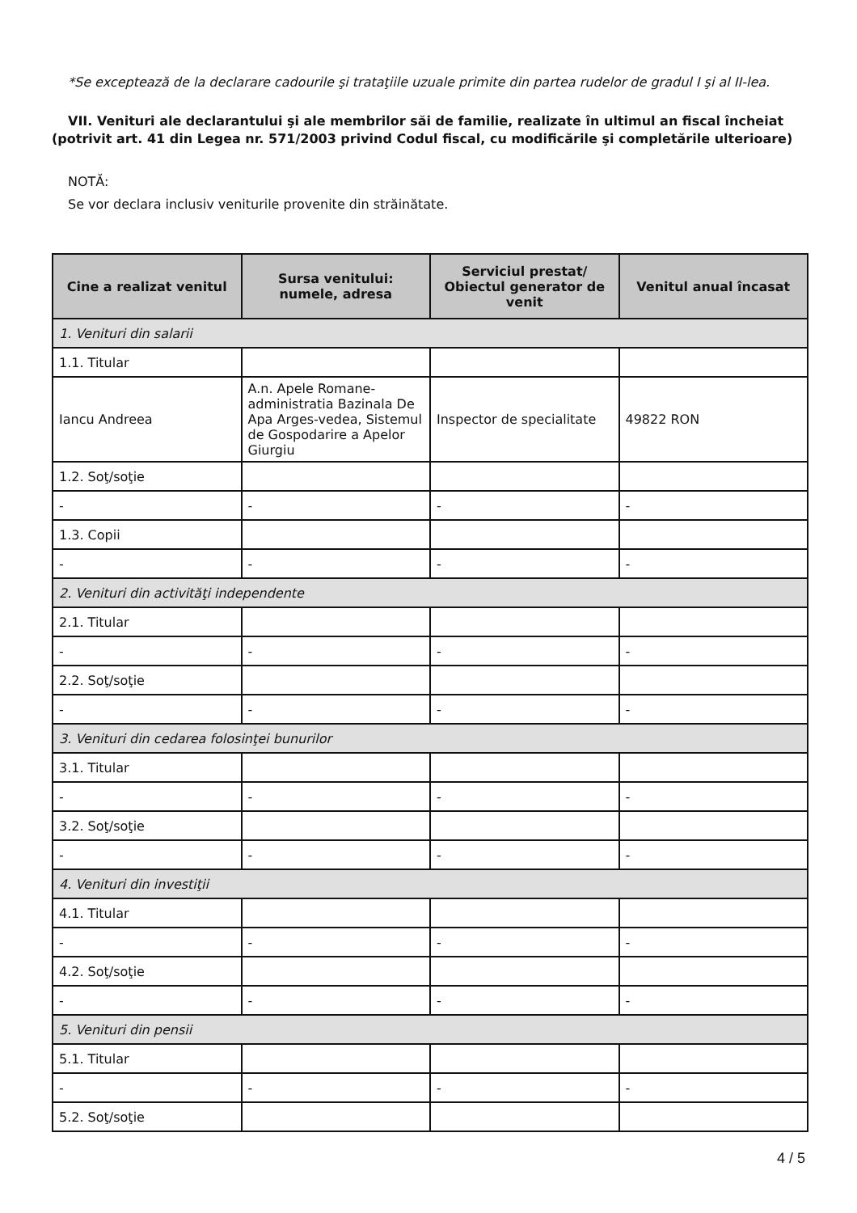*Se exceptează de la declarare cadourile şi trataţiile uzuale primite din partea rudelor de gradul I şi al II-lea.
VII. Venituri ale declarantului şi ale membrilor săi de familie, realizate în ultimul an fiscal încheiat (potrivit art. 41 din Legea nr. 571/2003 privind Codul fiscal, cu modificările şi completările ulterioare)
NOTĂ:
Se vor declara inclusiv veniturile provenite din străinătate.
| Cine a realizat venitul | Sursa venitului: numele, adresa | Serviciul prestat/ Obiectul generator de venit | Venitul anual încasat |
| --- | --- | --- | --- |
| 1. Venituri din salarii | | | |
| 1.1. Titular | | | |
| Iancu Andreea | A.n. Apele Romane-administratia Bazinala De Apa Arges-vedea, Sistemul de Gospodarire a Apelor Giurgiu | Inspector de specialitate | 49822 RON |
| 1.2. Soţ/soţie | | | |
| - | - | - | - |
| 1.3. Copii | | | |
| - | - | - | - |
| 2. Venituri din activităţi independente | | | |
| 2.1. Titular | | | |
| - | - | - | - |
| 2.2. Soţ/soţie | | | |
| - | - | - | - |
| 3. Venituri din cedarea folosinţei bunurilor | | | |
| 3.1. Titular | | | |
| - | - | - | - |
| 3.2. Soţ/soţie | | | |
| - | - | - | - |
| 4. Venituri din investiţii | | | |
| 4.1. Titular | | | |
| - | - | - | - |
| 4.2. Soţ/soţie | | | |
| - | - | - | - |
| 5. Venituri din pensii | | | |
| 5.1. Titular | | | |
| - | - | - | - |
| 5.2. Soţ/soţie | | | |
4 / 5